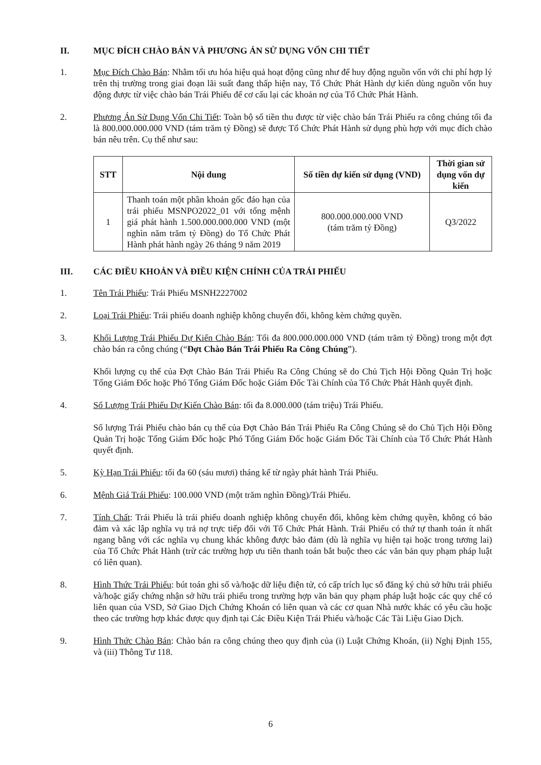II. MỤC ĐÍCH CHÀO BÁN VÀ PHƯƠNG ÁN SỬ DỤNG VỐN CHI TIẾT
1. Mục Đích Chào Bán: Nhằm tối ưu hóa hiệu quả hoạt động cũng như để huy động nguồn vốn với chi phí hợp lý trên thị trường trong giai đoạn lãi suất đang thấp hiện nay, Tổ Chức Phát Hành dự kiến dùng nguồn vốn huy động được từ việc chào bán Trái Phiếu để cơ cấu lại các khoản nợ của Tổ Chức Phát Hành.
2. Phương Án Sử Dụng Vốn Chi Tiết: Toàn bộ số tiền thu được từ việc chào bán Trái Phiếu ra công chúng tối đa là 800.000.000.000 VND (tám trăm tỷ Đồng) sẽ được Tổ Chức Phát Hành sử dụng phù hợp với mục đích chào bán nêu trên. Cụ thể như sau:
| STT | Nội dung | Số tiền dự kiến sử dụng (VND) | Thời gian sử dụng vốn dự kiến |
| --- | --- | --- | --- |
| 1 | Thanh toán một phần khoản gốc đáo hạn của trái phiếu MSNPO2022_01 với tổng mệnh giá phát hành 1.500.000.000.000 VND (một nghìn năm trăm tỷ Đồng) do Tổ Chức Phát Hành phát hành ngày 26 tháng 9 năm 2019 | 800.000.000.000 VND (tám trăm tỷ Đồng) | Q3/2022 |
III. CÁC ĐIỀU KHOẢN VÀ ĐIỀU KIỆN CHÍNH CỦA TRÁI PHIẾU
1. Tên Trái Phiếu: Trái Phiếu MSNH2227002
2. Loại Trái Phiếu: Trái phiếu doanh nghiệp không chuyển đổi, không kèm chứng quyền.
3. Khối Lượng Trái Phiếu Dự Kiến Chào Bán: Tối đa 800.000.000.000 VND (tám trăm tỷ Đồng) trong một đợt chào bán ra công chúng (“Đợt Chào Bán Trái Phiếu Ra Công Chúng”).
Khối lượng cụ thể của Đợt Chào Bán Trái Phiếu Ra Công Chúng sẽ do Chủ Tịch Hội Đồng Quản Trị hoặc Tổng Giám Đốc hoặc Phó Tổng Giám Đốc hoặc Giám Đốc Tài Chính của Tổ Chức Phát Hành quyết định.
4. Số Lượng Trái Phiếu Dự Kiến Chào Bán: tối đa 8.000.000 (tám triệu) Trái Phiếu.
Số lượng Trái Phiếu chào bán cụ thể của Đợt Chào Bán Trái Phiếu Ra Công Chúng sẽ do Chủ Tịch Hội Đồng Quản Trị hoặc Tổng Giám Đốc hoặc Phó Tổng Giám Đốc hoặc Giám Đốc Tài Chính của Tổ Chức Phát Hành quyết định.
5. Kỳ Hạn Trái Phiếu: tối đa 60 (sáu mươi) tháng kể từ ngày phát hành Trái Phiếu.
6. Mệnh Giá Trái Phiếu: 100.000 VND (một trăm nghìn Đồng)/Trái Phiếu.
7. Tính Chất: Trái Phiếu là trái phiếu doanh nghiệp không chuyển đổi, không kèm chứng quyền, không có bảo đảm và xác lập nghĩa vụ trả nợ trực tiếp đối với Tổ Chức Phát Hành. Trái Phiếu có thứ tự thanh toán ít nhất ngang bằng với các nghĩa vụ chung khác không được bảo đảm (dù là nghĩa vụ hiện tại hoặc trong tương lai) của Tổ Chức Phát Hành (trừ các trường hợp ưu tiên thanh toán bắt buộc theo các văn bản quy phạm pháp luật có liên quan).
8. Hình Thức Trái Phiếu: bút toán ghi sổ và/hoặc dữ liệu điện tử, có cấp trích lục sổ đăng ký chủ sở hữu trái phiếu và/hoặc giấy chứng nhận sở hữu trái phiếu trong trường hợp văn bản quy phạm pháp luật hoặc các quy chế có liên quan của VSD, Sở Giao Dịch Chứng Khoán có liên quan và các cơ quan Nhà nước khác có yêu cầu hoặc theo các trường hợp khác được quy định tại Các Điều Kiện Trái Phiếu và/hoặc Các Tài Liệu Giao Dịch.
9. Hình Thức Chào Bán: Chào bán ra công chúng theo quy định của (i) Luật Chứng Khoán, (ii) Nghị Định 155, và (iii) Thông Tư 118.
6